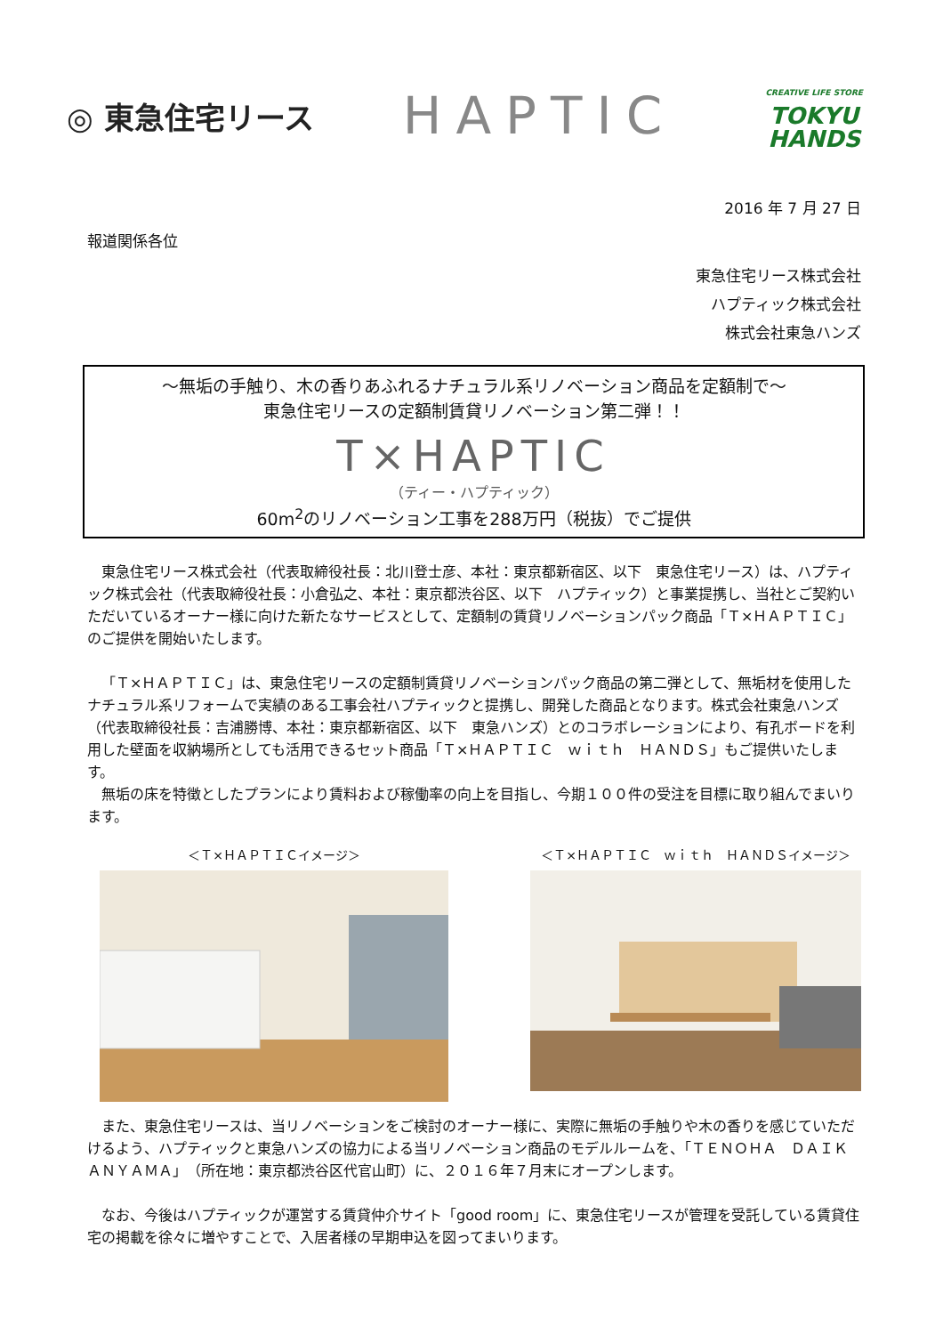◎ 東急住宅リース
HAPTIC
CREATIVE LIFE STORE
TOKYU
HANDS
2016 年 7 月 27 日
報道関係各位
東急住宅リース株式会社
ハプティック株式会社
株式会社東急ハンズ
～無垢の手触り、木の香りあふれるナチュラル系リノベーション商品を定額制で～
東急住宅リースの定額制賃貸リノベーション第二弾！！
T×HAPTIC
（ティー・ハプティック）
60m<sup>2</sup>のリノベーション工事を288万円（税抜）でご提供
東急住宅リース株式会社（代表取締役社長：北川登士彦、本社：東京都新宿区、以下　東急住宅リース）は、ハプティック株式会社（代表取締役社長：小倉弘之、本社：東京都渋谷区、以下　ハプティック）と事業提携し、当社とご契約いただいているオーナー様に向けた新たなサービスとして、定額制の賃貸リノベーションパック商品「Ｔ×ＨＡＰＴＩＣ」のご提供を開始いたします。
「Ｔ×ＨＡＰＴＩＣ」は、東急住宅リースの定額制賃貸リノベーションパック商品の第二弾として、無垢材を使用したナチュラル系リフォームで実績のある工事会社ハプティックと提携し、開発した商品となります。株式会社東急ハンズ（代表取締役社長：吉浦勝博、本社：東京都新宿区、以下　東急ハンズ）とのコラボレーションにより、有孔ボードを利用した壁面を収納場所としても活用できるセット商品「Ｔ×ＨＡＰＴＩＣ　ｗｉｔｈ　ＨＡＮＤＳ」もご提供いたします。
無垢の床を特徴としたプランにより賃料および稼働率の向上を目指し、今期１００件の受注を目標に取り組んでまいります。
＜Ｔ×ＨＡＰＴＩＣイメージ＞ ＜Ｔ×ＨＡＰＴＩＣ　ｗｉｔｈ　ＨＡＮＤＳイメージ＞
また、東急住宅リースは、当リノベーションをご検討のオーナー様に、実際に無垢の手触りや木の香りを感じていただけるよう、ハプティックと東急ハンズの協力による当リノベーション商品のモデルルームを、「ＴＥＮＯＨＡ　ＤＡＩＫＡＮＹＡＭＡ」（所在地：東京都渋谷区代官山町）に、２０１６年７月末にオープンします。
なお、今後はハプティックが運営する賃貸仲介サイト「good room」に、東急住宅リースが管理を受託している賃貸住宅の掲載を徐々に増やすことで、入居者様の早期申込を図ってまいります。